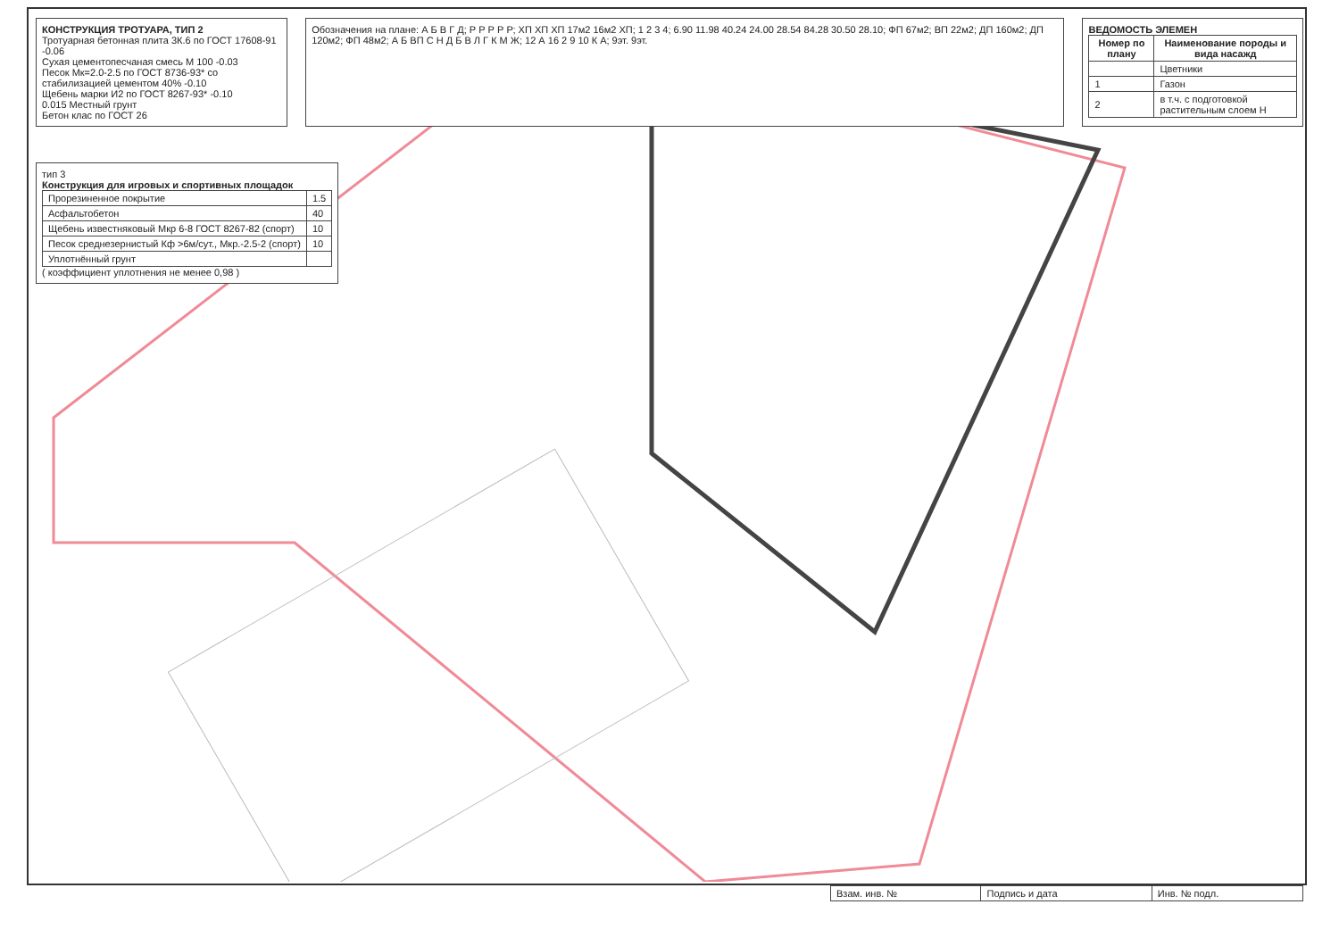КОНСТРУКЦИЯ ТРОТУАРА, ТИП 2
Тротуарная бетонная плита 3К.6 по ГОСТ 17608-91 -0.06
Сухая цементопесчаная смесь М 100 -0.03
Песок Мк=2.0-2.5 по ГОСТ 8736-93* со стабилизацией цементом 40% -0.10
Щебень марки И2 по ГОСТ 8267-93* -0.10
0.015 Местный грунт
Бетон клас по ГОСТ 26
Обозначения на плане: А Б В Г Д; Р Р Р Р Р; ХП ХП ХП 17м2 16м2 ХП; 1 2 3 4; 6.90 11.98 40.24 24.00 28.54 84.28 30.50 28.10; ФП 67м2; ВП 22м2; ДП 160м2; ДП 120м2; ФП 48м2; А Б ВП С Н Д Б В Л Г К М Ж; 12 А 16 2 9 10 К А; 9эт. 9эт.
ВЕДОМОСТЬ ЭЛЕМЕН
| Номер по плану | Наименование породы и вида насажд |
| --- | --- |
| | Цветники |
| 1 | Газон |
| 2 | в т.ч. с подготовкой растительным слоем Н |
тип 3
Конструкция для игровых и спортивных площадок
| Прорезиненное покрытие | 1.5 |
| Асфальтобетон | 40 |
| Щебень известняковый Мкр 6-8 ГОСТ 8267-82 (спорт) | 10 |
| Песок среднезернистый Кф >6м/сут., Мкр.-2.5-2 (спорт) | 10 |
| Уплотнённый грунт | |
( коэффициент уплотнения не менее 0,98 )
| Взам. инв. № | Подпись и дата | Инв. № подл. |